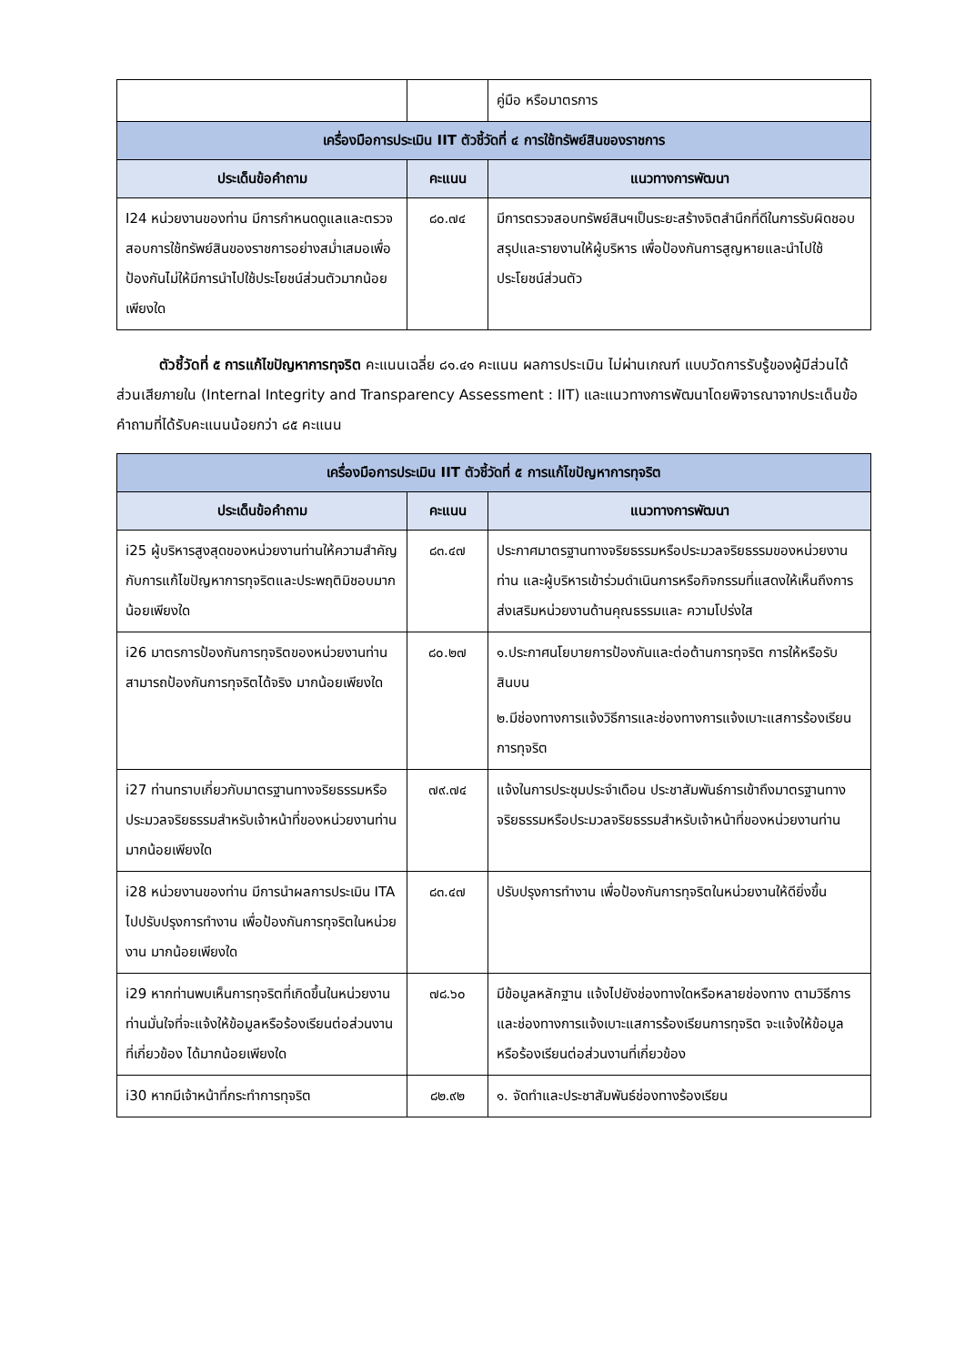| | | คู่มือ หรือมาตรการ |
| เครื่องมือการประเมิน IIT ตัวชี้วัดที่ ๔ การใช้ทรัพย์สินของราชการ | | |
| ประเด็นข้อคำถาม | คะแนน | แนวทางการพัฒนา |
| I24 หน่วยงานของท่าน มีการกำหนดดูแลและตรวจสอบการใช้ทรัพย์สินของราชการอย่างสม่ำเสมอเพื่อป้องกันไม่ให้มีการนำไปใช้ประโยชน์ส่วนตัวมากน้อยเพียงใด | ๘๐.๗๔ | มีการตรวจสอบทรัพย์สินฯเป็นระยะสร้างจิตสำนึกที่ดีในการรับผิดชอบ สรุปและรายงานให้ผู้บริหาร เพื่อป้องกันการสูญหายและนำไปใช้ประโยชน์ส่วนตัว |
   ตัวชี้วัดที่ ๕ การแก้ไขปัญหาการทุจริต คะแนนเฉลี่ย ๘๑.๔๑ คะแนน ผลการประเมิน ไม่ผ่านเกณฑ์ แบบวัดการรับรู้ของผู้มีส่วนได้ส่วนเสียภายใน (Internal Integrity and Transparency Assessment : IIT) และแนวทางการพัฒนาโดยพิจารณาจากประเด็นข้อคำถามที่ได้รับคะแนนน้อยกว่า ๘๕ คะแนน
| เครื่องมือการประเมิน IIT ตัวชี้วัดที่ ๕ การแก้ไขปัญหาการทุจริต | | |
| --- | --- | --- |
| ประเด็นข้อคำถาม | คะแนน | แนวทางการพัฒนา |
| i25 ผู้บริหารสูงสุดของหน่วยงานท่านให้ความสำคัญกับการแก้ไขปัญหาการทุจริตและประพฤติมิชอบมากน้อยเพียงใด | ๘๓.๔๗ | ประกาศมาตรฐานทางจริยธรรมหรือประมวลจริยธรรมของหน่วยงานท่าน และผู้บริหารเข้าร่วมดำเนินการหรือกิจกรรมที่แสดงให้เห็นถึงการส่งเสริมหน่วยงานด้านคุณธรรมและ ความโปร่งใส |
| i26 มาตรการป้องกันการทุจริตของหน่วยงานท่าน สามารถป้องกันการทุจริตได้จริง มากน้อยเพียงใด | ๘๐.๒๗ | ๑.ประกาศนโยบายการป้องกันและต่อต้านการทุจริต การให้หรือรับสินบน ๒.มีช่องทางการแจ้งวิธีการและช่องทางการแจ้งเบาะแสการร้องเรียนการทุจริต |
| i27 ท่านทราบเกี่ยวกับมาตรฐานทางจริยธรรมหรือประมวลจริยธรรมสำหรับเจ้าหน้าที่ของหน่วยงานท่าน มากน้อยเพียงใด | ๗๙.๗๔ | แจ้งในการประชุมประจำเดือน ประชาสัมพันธ์การเข้าถึงมาตรฐานทางจริยธรรมหรือประมวลจริยธรรมสำหรับเจ้าหน้าที่ของหน่วยงานท่าน |
| i28 หน่วยงานของท่าน มีการนำผลการประเมิน ITA ไปปรับปรุงการทำงาน เพื่อป้องกันการทุจริตในหน่วยงาน มากน้อยเพียงใด | ๘๓.๔๗ | ปรับปรุงการทำงาน เพื่อป้องกันการทุจริตในหน่วยงานให้ดียิ่งขึ้น |
| i29 หากท่านพบเห็นการทุจริตที่เกิดขึ้นในหน่วยงาน ท่านมั่นใจที่จะแจ้งให้ข้อมูลหรือร้องเรียนต่อส่วนงานที่เกี่ยวข้อง ได้มากน้อยเพียงใด | ๗๘.๖๐ | มีข้อมูลหลักฐาน แจ้งไปยังช่องทางใดหรือหลายช่องทาง ตามวิธีการและช่องทางการแจ้งเบาะแสการร้องเรียนการทุจริต จะแจ้งให้ข้อมูล หรือร้องเรียนต่อส่วนงานที่เกี่ยวข้อง |
| i30 หากมีเจ้าหน้าที่กระทำการทุจริต | ๘๒.๙๒ | ๑. จัดทำและประชาสัมพันธ์ช่องทางร้องเรียน |